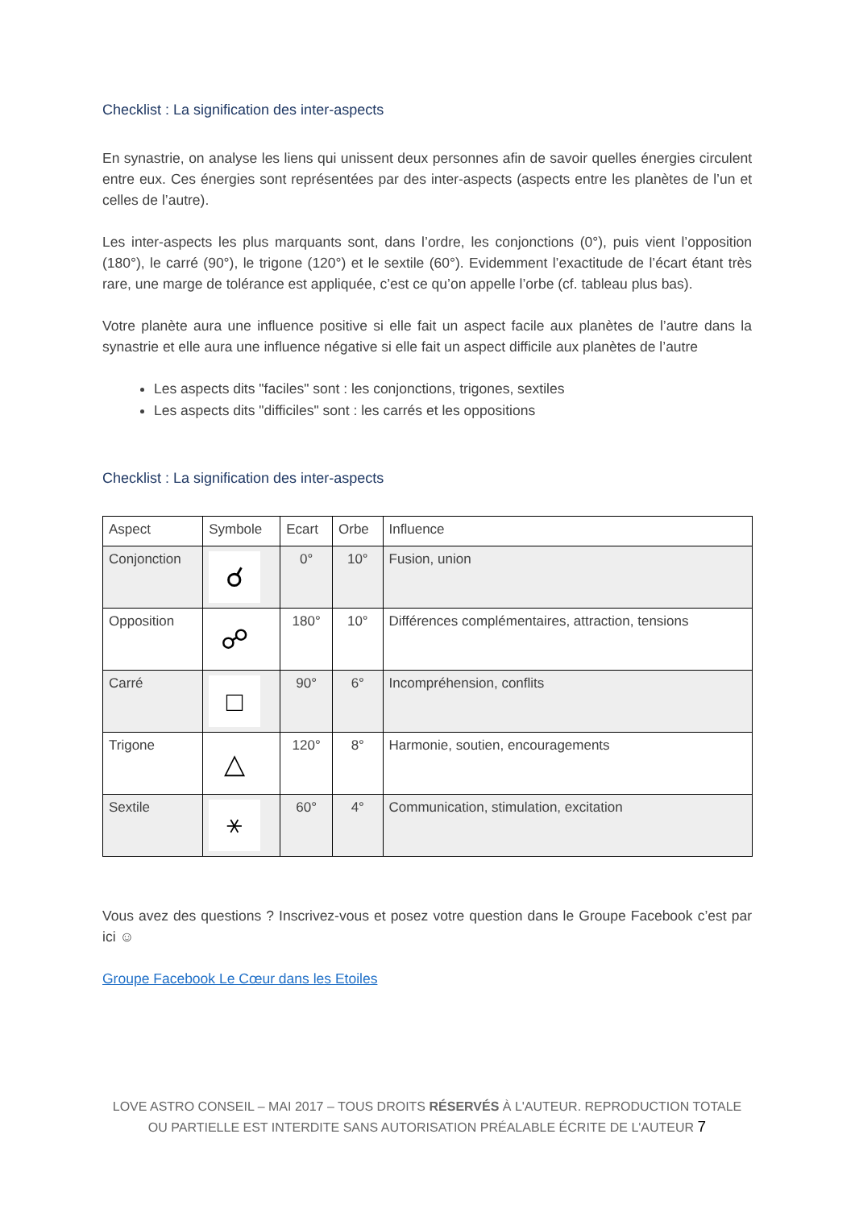Checklist : La signification des inter-aspects
En synastrie, on analyse les liens qui unissent deux personnes afin de savoir quelles énergies circulent entre eux. Ces énergies sont représentées par des inter-aspects (aspects entre les planètes de l’un et celles de l’autre).
Les inter-aspects les plus marquants sont, dans l’ordre, les conjonctions (0°), puis vient l’opposition (180°), le carré (90°), le trigone (120°) et le sextile (60°). Evidemment l’exactitude de l’écart étant très rare, une marge de tolérance est appliquée, c’est ce qu’on appelle l’orbe (cf. tableau plus bas).
Votre planète aura une influence positive si elle fait un aspect facile aux planètes de l’autre dans la synastrie et elle aura une influence négative si elle fait un aspect difficile aux planètes de l’autre
Les aspects dits "faciles" sont : les conjonctions, trigones, sextiles
Les aspects dits "difficiles" sont : les carrés et les oppositions
Checklist : La signification des inter-aspects
| Aspect | Symbole | Ecart | Orbe | Influence |
| Conjonction | ☌ | 0° | 10° | Fusion, union |
| Opposition | ☍ | 180° | 10° | Différences complémentaires, attraction, tensions |
| Carré | □ | 90° | 6° | Incompréhension, conflits |
| Trigone | △ | 120° | 8° | Harmonie, soutien, encouragements |
| Sextile | ⚹ | 60° | 4° | Communication, stimulation, excitation |
Vous avez des questions ? Inscrivez-vous et posez votre question dans le Groupe Facebook c’est par ici ☺
Groupe Facebook Le Cœur dans les Etoiles
LOVE ASTRO CONSEIL – MAI 2017 – TOUS DROITS RÉSERVÉS À L'AUTEUR. REPRODUCTION TOTALE OU PARTIELLE EST INTERDITE SANS AUTORISATION PRÉALABLE ÉCRITE DE L'AUTEUR 7